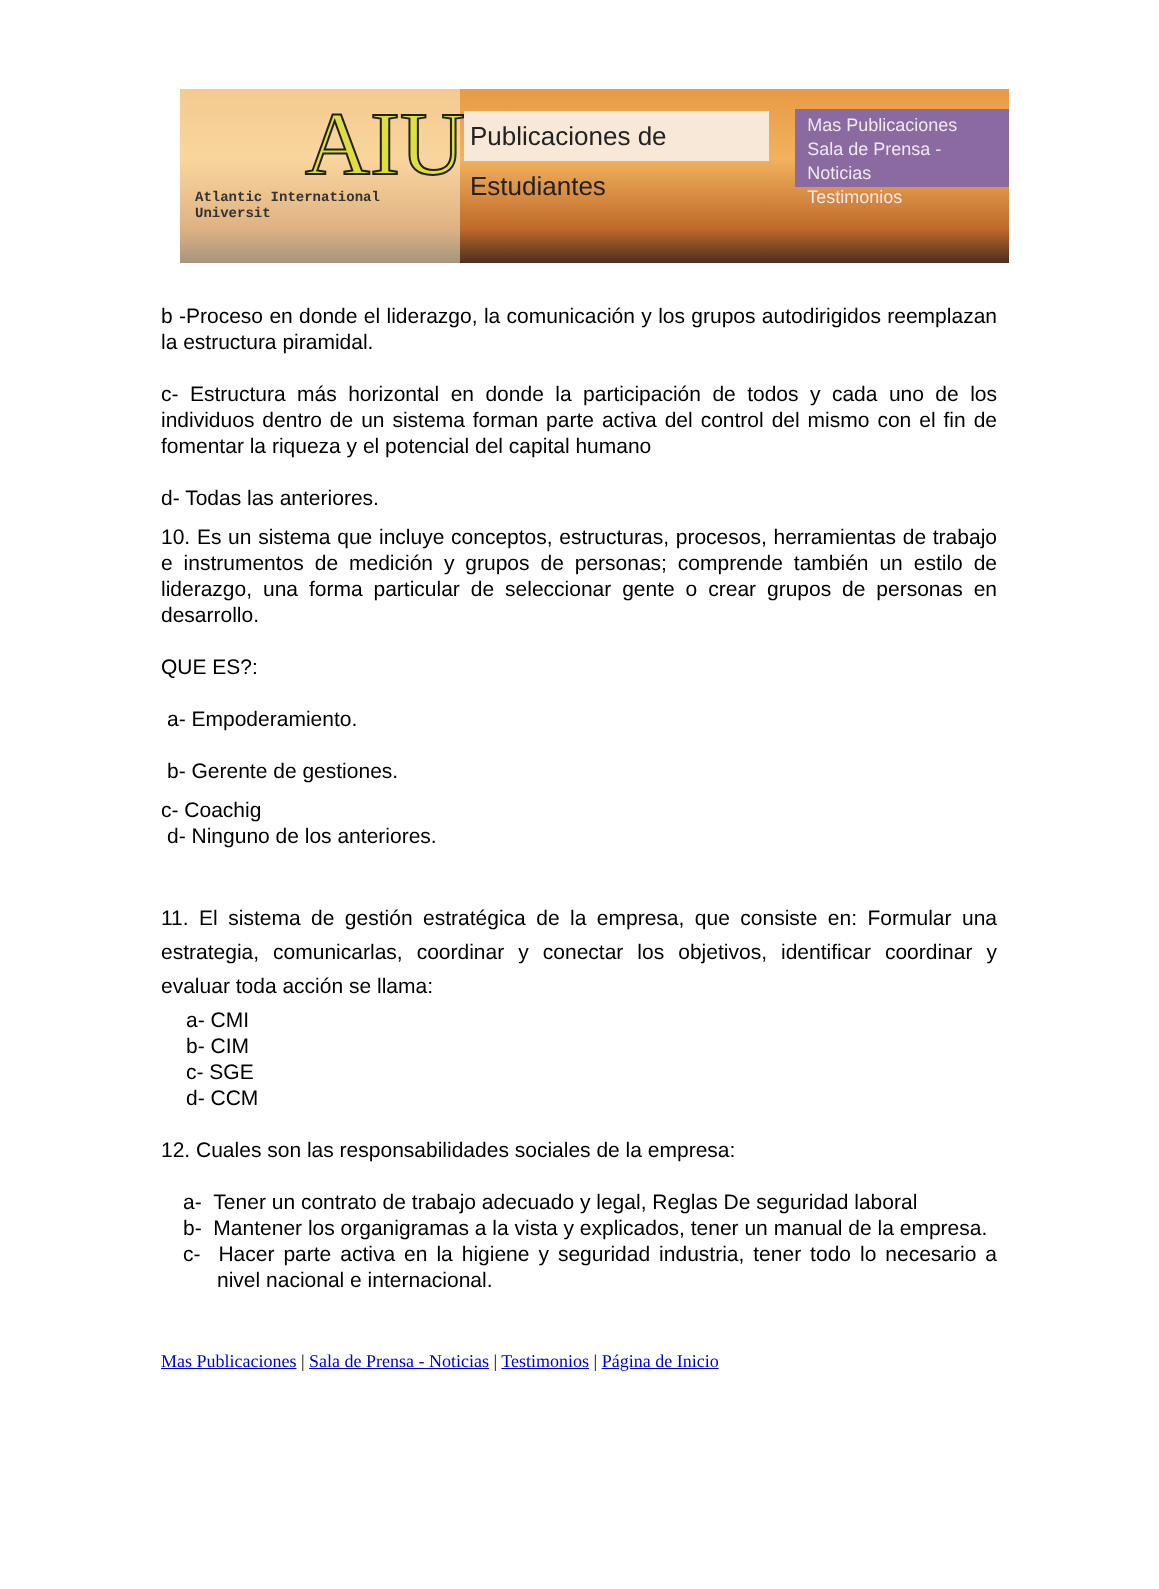AIU
Atlantic International Universit
Publicaciones de Estudiantes
Mas Publicaciones
Sala de Prensa - Noticias
Testimonios
b -Proceso en donde el liderazgo, la comunicación y los grupos autodirigidos reemplazan la estructura piramidal.
c- Estructura más horizontal en donde la participación de todos y cada uno de los individuos dentro de un sistema forman parte activa del control del mismo con el fin de fomentar la riqueza y el potencial del capital humano
d- Todas las anteriores.
10. Es un sistema que incluye conceptos, estructuras, procesos, herramientas de trabajo e instrumentos de medición y grupos de personas; comprende también un estilo de liderazgo, una forma particular de seleccionar gente o crear grupos de personas en desarrollo.
QUE ES?:
a- Empoderamiento.
b- Gerente de gestiones.
c- Coachig
d- Ninguno de los anteriores.
11. El sistema de gestión estratégica de la empresa, que consiste en: Formular una estrategia, comunicarlas, coordinar y conectar los objetivos, identificar coordinar y evaluar toda acción se llama:
a- CMI
b- CIM
c- SGE
d- CCM
12. Cuales son las responsabilidades sociales de la empresa:
a- Tener un contrato de trabajo adecuado y legal, Reglas De seguridad laboral
b- Mantener los organigramas a la vista y explicados, tener un manual de la empresa.
c- Hacer parte activa en la higiene y seguridad industria, tener todo lo necesario a nivel nacional e internacional.
Mas Publicaciones | Sala de Prensa - Noticias | Testimonios | Página de Inicio